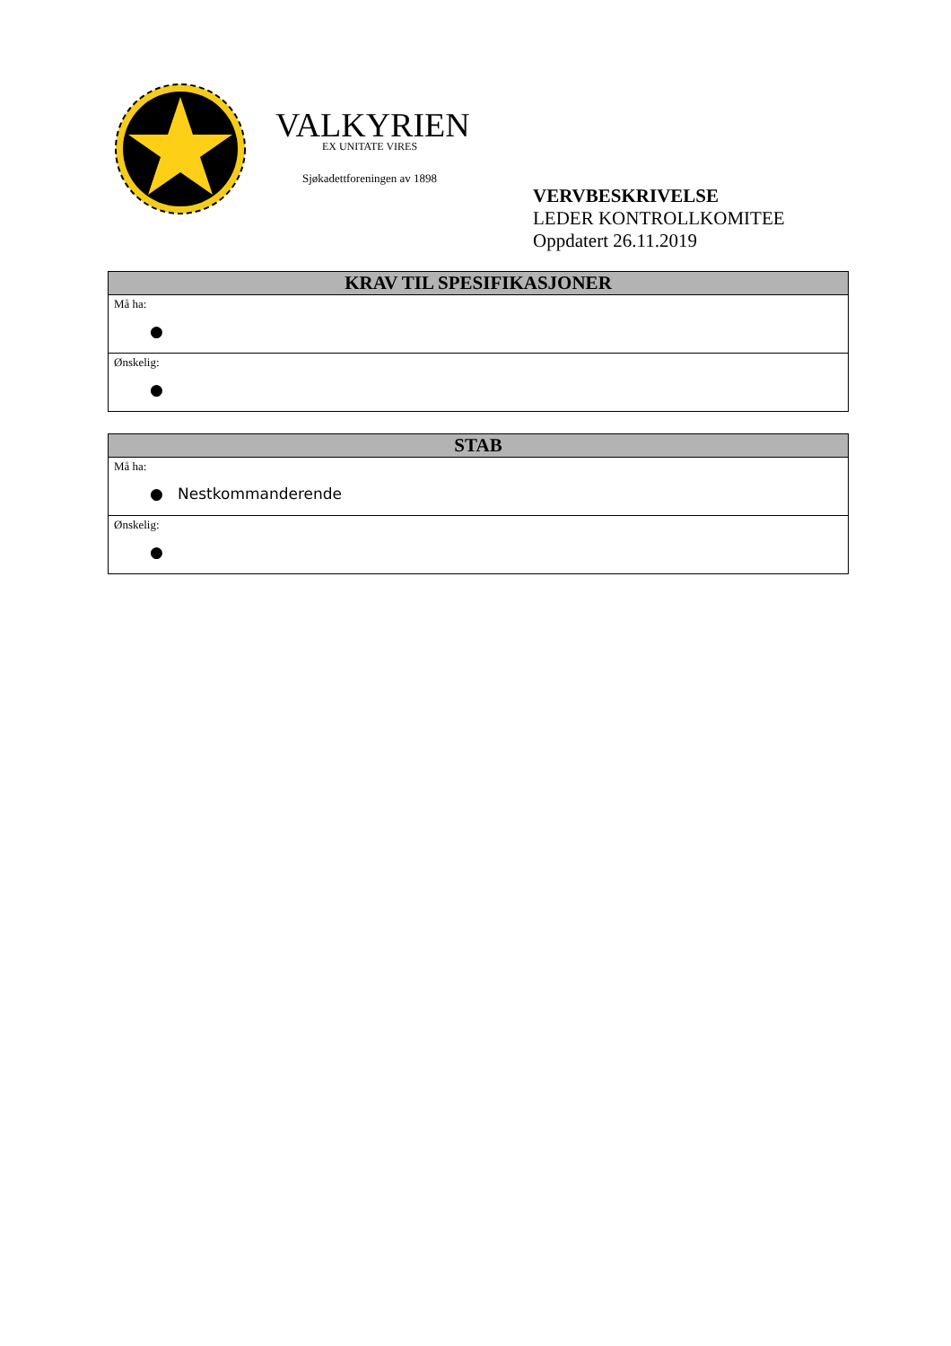VALKYRIEN
EX UNITATE VIRES
Sjøkadettforeningen av 1898
VERVBESKRIVELSE
LEDER KONTROLLKOMITEE
Oppdatert 26.11.2019
| KRAV TIL SPESIFIKASJONER |
| --- |
| Må ha: ● |
| Ønskelig: ● |
| STAB |
| --- |
| Må ha: ● Nestkommanderende |
| Ønskelig: ● |